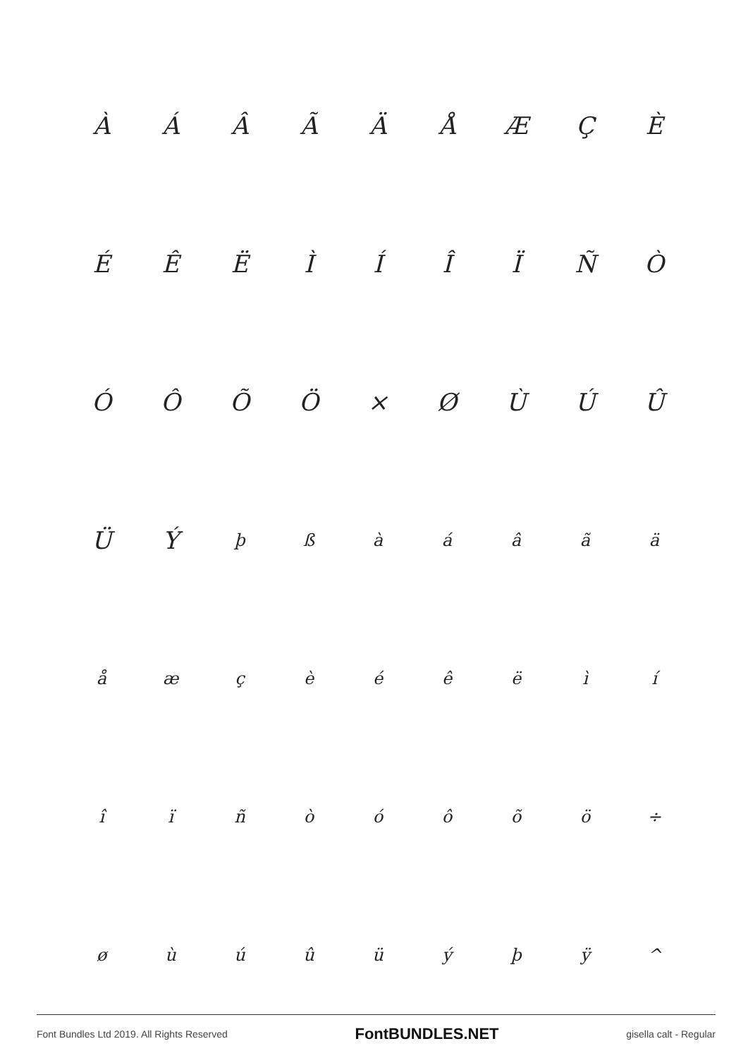| À | Á | Â | Ã | Ä | Å | Æ | Ç | È |
| É | Ê | Ë | Ì | Í | Î | Ï | Ñ | Ò |
| Ó | Ô | Õ | Ö | × | Ø | Ù | Ú | Û |
| Ü | Ý | þ | ß | à | á | â | ã | ä |
| å | æ | ç | è | é | ê | ë | ì | í |
| î | ï | ñ | ò | ó | ô | õ | ö | ÷ |
| ø | ù | ú | û | ü | ý | þ | ÿ | ^ |
Font Bundles Ltd 2019. All Rights Reserved FontBUNDLES.NET gisella calt - Regular